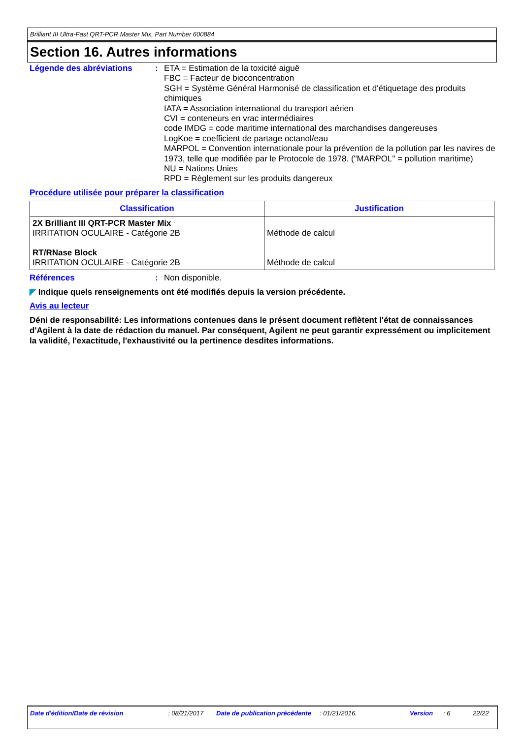Brilliant III Ultra-Fast QRT-PCR Master Mix, Part Number 600884
Section 16. Autres informations
Légende des abréviations :
ETA = Estimation de la toxicité aiguë
FBC = Facteur de bioconcentration
SGH = Système Général Harmonisé de classification et d'étiquetage des produits chimiques
IATA = Association international du transport aérien
CVI = conteneurs en vrac intermédiaires
code IMDG = code maritime international des marchandises dangereuses
LogKoe = coefficient de partage octanol/eau
MARPOL = Convention internationale pour la prévention de la pollution par les navires de 1973, telle que modifiée par le Protocole de 1978. ("MARPOL" = pollution maritime)
NU = Nations Unies
RPD = Règlement sur les produits dangereux
Procédure utilisée pour préparer la classification
| Classification | Justification |
| --- | --- |
| 2X Brilliant III QRT-PCR Master Mix IRRITATION OCULAIRE - Catégorie 2B RT/RNase Block IRRITATION OCULAIRE - Catégorie 2B | Méthode de calcul Méthode de calcul |
Références :
Non disponible.
◤ Indique quels renseignements ont été modifiés depuis la version précédente.
Avis au lecteur
Déni de responsabilité: Les informations contenues dans le présent document reflètent l'état de connaissances d'Agilent à la date de rédaction du manuel. Par conséquent, Agilent ne peut garantir expressément ou implicitement la validité, l'exactitude, l'exhaustivité ou la pertinence desdites informations.
Date d'édition/Date de révision : 08/21/2017 Date de publication précédente : 01/21/2016. Version : 6 22/22